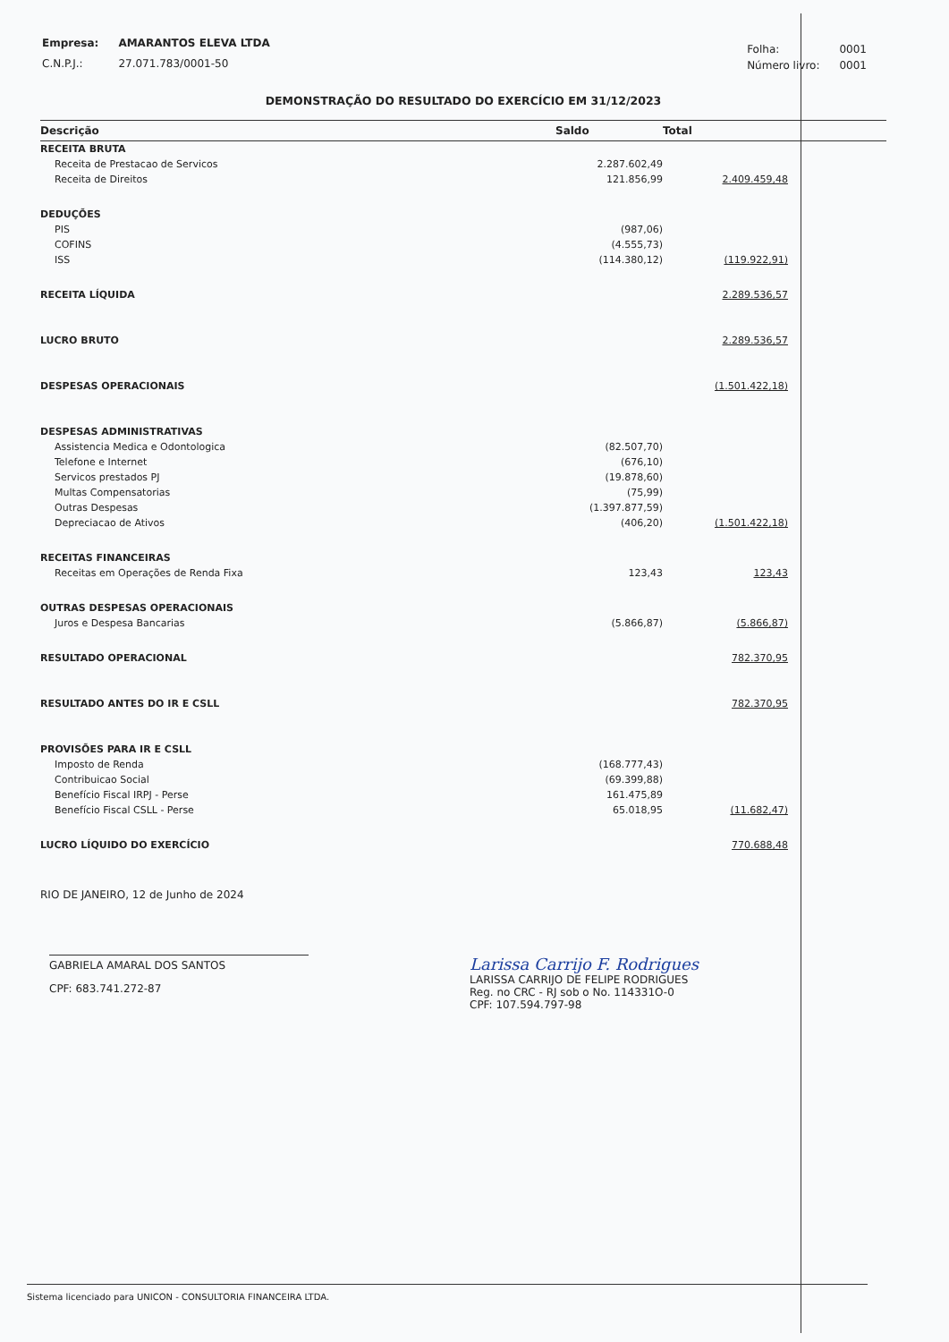| Empresa: | AMARANTOS ELEVA LTDA |
| C.N.P.J.: | 27.071.783/0001-50 |
| Folha: | 0001 |
| Número livro: | 0001 |
DEMONSTRAÇÃO DO RESULTADO DO EXERCÍCIO EM 31/12/2023
| Descrição | Saldo | Total |
| --- | --- | --- |
| RECEITA BRUTA | | |
| Receita de Prestacao de Servicos | 2.287.602,49 | |
| Receita de Direitos | 121.856,99 | 2.409.459,48 |
| DEDUÇÕES | | |
| PIS | (987,06) | |
| COFINS | (4.555,73) | |
| ISS | (114.380,12) | (119.922,91) |
| RECEITA LÍQUIDA | | 2.289.536,57 |
| LUCRO BRUTO | | 2.289.536,57 |
| DESPESAS OPERACIONAIS | | (1.501.422,18) |
| DESPESAS ADMINISTRATIVAS | | |
| Assistencia Medica e Odontologica | (82.507,70) | |
| Telefone e Internet | (676,10) | |
| Servicos prestados PJ | (19.878,60) | |
| Multas Compensatorias | (75,99) | |
| Outras Despesas | (1.397.877,59) | |
| Depreciacao de Ativos | (406,20) | (1.501.422,18) |
| RECEITAS FINANCEIRAS | | |
| Receitas em Operações de Renda Fixa | 123,43 | 123,43 |
| OUTRAS DESPESAS OPERACIONAIS | | |
| Juros e Despesa Bancarias | (5.866,87) | (5.866,87) |
| RESULTADO OPERACIONAL | | 782.370,95 |
| RESULTADO ANTES DO IR E CSLL | | 782.370,95 |
| PROVISÕES PARA IR E CSLL | | |
| Imposto de Renda | (168.777,43) | |
| Contribuicao Social | (69.399,88) | |
| Benefício Fiscal IRPJ - Perse | 161.475,89 | |
| Benefício Fiscal CSLL - Perse | 65.018,95 | (11.682,47) |
| LUCRO LÍQUIDO DO EXERCÍCIO | | 770.688,48 |
RIO DE JANEIRO, 12 de Junho de 2024
GABRIELA AMARAL DOS SANTOS
CPF: 683.741.272-87
Larissa Carrijo F. Rodrigues
LARISSA CARRIJO DE FELIPE RODRIGUES
Reg. no CRC - RJ sob o No. 114331O-0
CPF: 107.594.797-98
Sistema licenciado para UNICON - CONSULTORIA FINANCEIRA LTDA.